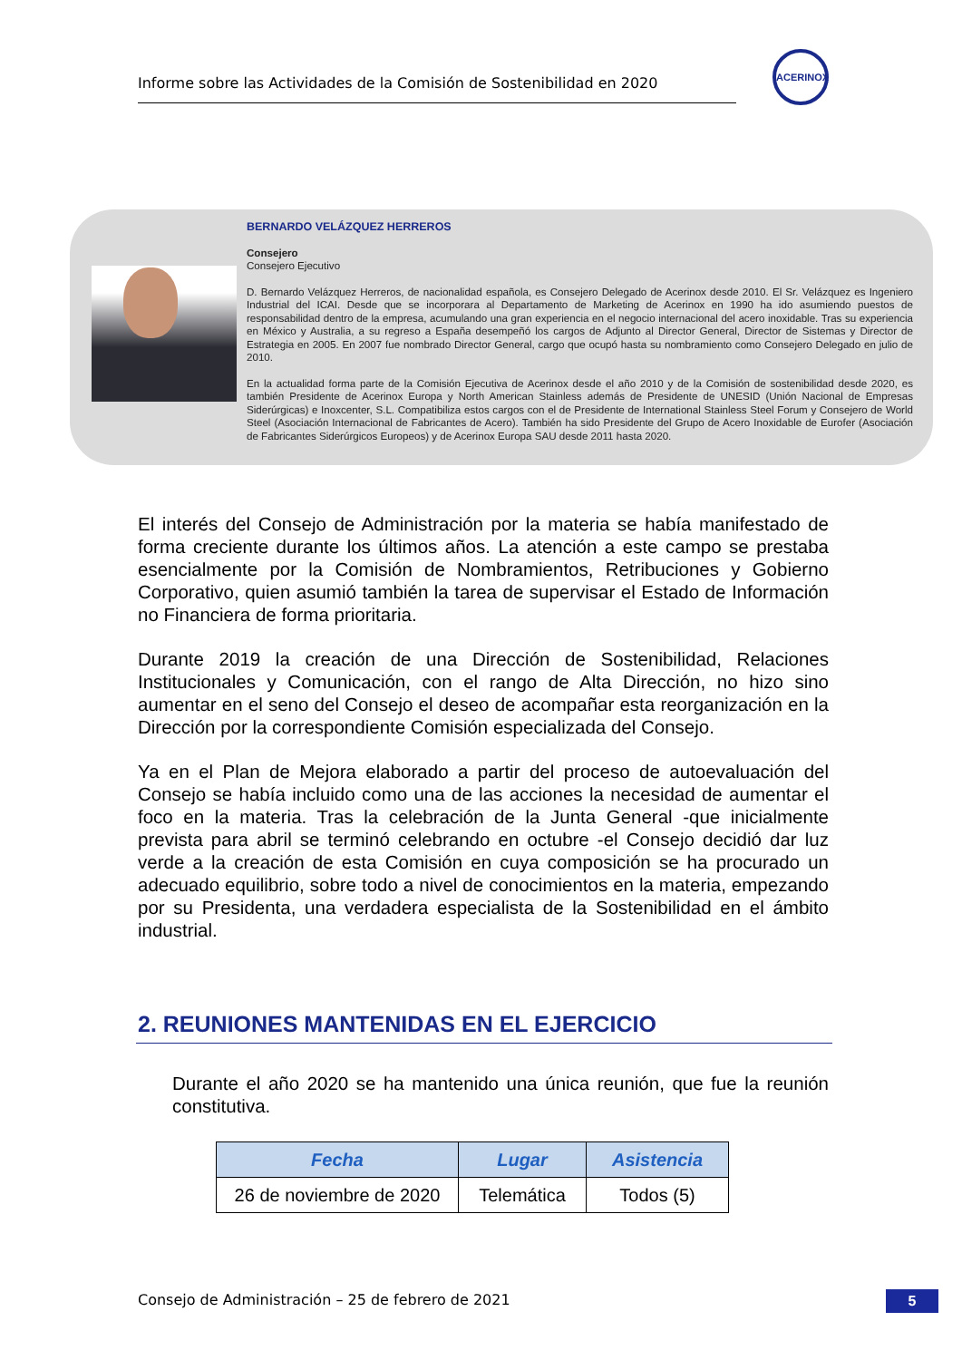Informe sobre las Actividades de la Comisión de Sostenibilidad en 2020
ACERINOX
BERNARDO VELÁZQUEZ HERREROS
Consejero
Consejero Ejecutivo
D. Bernardo Velázquez Herreros, de nacionalidad española, es Consejero Delegado de Acerinox desde 2010. El Sr. Velázquez es Ingeniero Industrial del ICAI. Desde que se incorporara al Departamento de Marketing de Acerinox en 1990 ha ido asumiendo puestos de responsabilidad dentro de la empresa, acumulando una gran experiencia en el negocio internacional del acero inoxidable. Tras su experiencia en México y Australia, a su regreso a España desempeñó los cargos de Adjunto al Director General, Director de Sistemas y Director de Estrategia en 2005. En 2007 fue nombrado Director General, cargo que ocupó hasta su nombramiento como Consejero Delegado en julio de 2010.
En la actualidad forma parte de la Comisión Ejecutiva de Acerinox desde el año 2010 y de la Comisión de sostenibilidad desde 2020, es también Presidente de Acerinox Europa y North American Stainless además de Presidente de UNESID (Unión Nacional de Empresas Siderúrgicas) e Inoxcenter, S.L. Compatibiliza estos cargos con el de Presidente de International Stainless Steel Forum y Consejero de World Steel (Asociación Internacional de Fabricantes de Acero). También ha sido Presidente del Grupo de Acero Inoxidable de Eurofer (Asociación de Fabricantes Siderúrgicos Europeos) y de Acerinox Europa SAU desde 2011 hasta 2020.
El interés del Consejo de Administración por la materia se había manifestado de forma creciente durante los últimos años. La atención a este campo se prestaba esencialmente por la Comisión de Nombramientos, Retribuciones y Gobierno Corporativo, quien asumió también la tarea de supervisar el Estado de Información no Financiera de forma prioritaria.
Durante 2019 la creación de una Dirección de Sostenibilidad, Relaciones Institucionales y Comunicación, con el rango de Alta Dirección, no hizo sino aumentar en el seno del Consejo el deseo de acompañar esta reorganización en la Dirección por la correspondiente Comisión especializada del Consejo.
Ya en el Plan de Mejora elaborado a partir del proceso de autoevaluación del Consejo se había incluido como una de las acciones la necesidad de aumentar el foco en la materia. Tras la celebración de la Junta General -que inicialmente prevista para abril se terminó celebrando en octubre -el Consejo decidió dar luz verde a la creación de esta Comisión en cuya composición se ha procurado un adecuado equilibrio, sobre todo a nivel de conocimientos en la materia, empezando por su Presidenta, una verdadera especialista de la Sostenibilidad en el ámbito industrial.
2. REUNIONES MANTENIDAS EN EL EJERCICIO
Durante el año 2020 se ha mantenido una única reunión, que fue la reunión constitutiva.
| Fecha | Lugar | Asistencia |
| --- | --- | --- |
| 26 de noviembre de 2020 | Telemática | Todos (5) |
Consejo de Administración – 25 de febrero de 2021
5